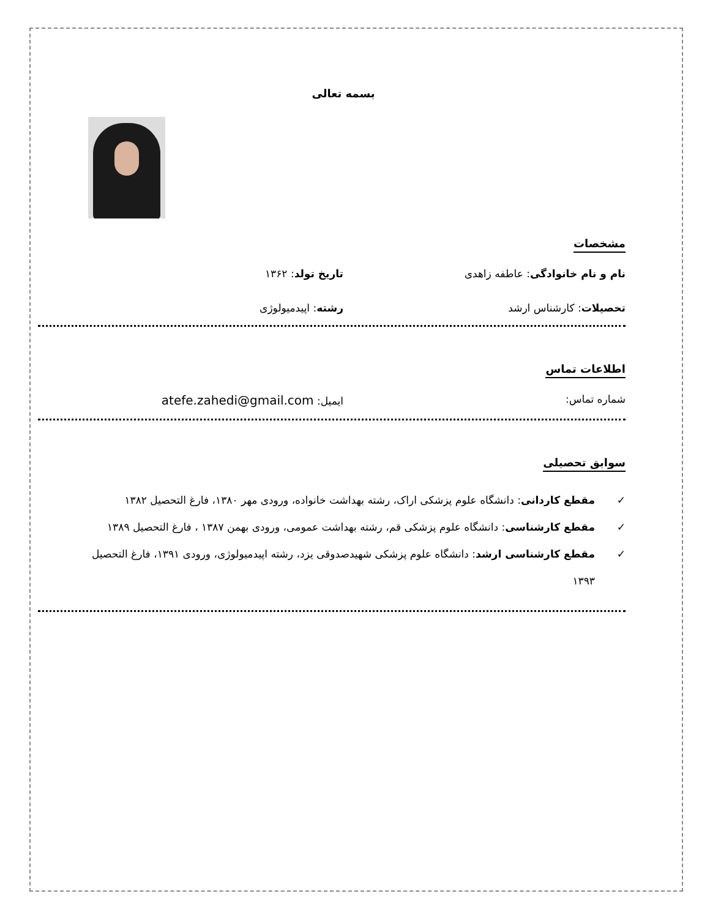بسمه تعالی
مشخصات
نام و نام خانوادگی: عاطفه زاهدی
تاریخ تولد: ۱۳۶۲
تحصیلات: کارشناس ارشد رشته: اپیدمیولوژی
اطلاعات تماس
شماره تماس: ایمیل: atefe.zahedi@gmail.com
سوابق تحصیلی
✓ مقطع کاردانی: دانشگاه علوم پزشکی اراک، رشته بهداشت خانواده، ورودی مهر ۱۳۸۰، فارغ التحصیل ۱۳۸۲
✓ مقطع کارشناسی: دانشگاه علوم پزشکی قم، رشته بهداشت عمومی، ورودی بهمن ۱۳۸۷ ، فارغ التحصیل ۱۳۸۹
✓ مقطع کارشناسی ارشد: دانشگاه علوم پزشکی شهیدصدوقی یزد، رشته اپیدمیولوژی، ورودی ۱۳۹۱، فارغ التحصیل ۱۳۹۳